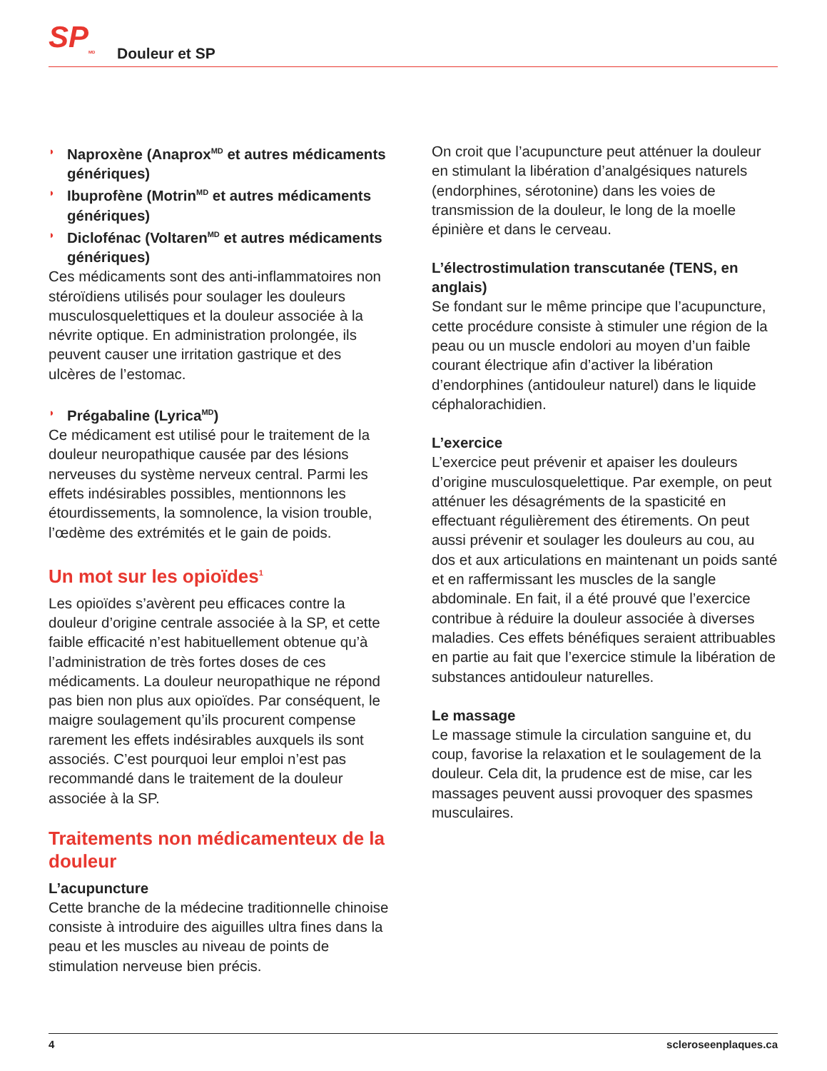SP<sub>MD</sub>
Douleur et SP
◗ Naproxène (Anaprox<sup>MD</sup> et autres médicaments génériques)
◗ Ibuprofène (Motrin<sup>MD</sup> et autres médicaments génériques)
◗ Diclofénac (Voltaren<sup>MD</sup> et autres médicaments génériques)
Ces médicaments sont des anti-inflammatoires non stéroïdiens utilisés pour soulager les douleurs musculosquelettiques et la douleur associée à la névrite optique. En administration prolongée, ils peuvent causer une irritation gastrique et des ulcères de l’estomac.
◗ Prégabaline (Lyrica<sup>MD</sup>)
Ce médicament est utilisé pour le traitement de la douleur neuropathique causée par des lésions nerveuses du système nerveux central. Parmi les effets indésirables possibles, mentionnons les étourdissements, la somnolence, la vision trouble, l’œdème des extrémités et le gain de poids.
Un mot sur les opioïdes<sup>1</sup>
Les opioïdes s’avèrent peu efficaces contre la douleur d’origine centrale associée à la SP, et cette faible efficacité n’est habituellement obtenue qu’à l’administration de très fortes doses de ces médicaments. La douleur neuropathique ne répond pas bien non plus aux opioïdes. Par conséquent, le maigre soulagement qu’ils procurent compense rarement les effets indésirables auxquels ils sont associés. C’est pourquoi leur emploi n’est pas recommandé dans le traitement de la douleur associée à la SP.
Traitements non médicamenteux de la douleur
L’acupuncture
Cette branche de la médecine traditionnelle chinoise consiste à introduire des aiguilles ultra fines dans la peau et les muscles au niveau de points de stimulation nerveuse bien précis.
On croit que l’acupuncture peut atténuer la douleur en stimulant la libération d’analgésiques naturels (endorphines, sérotonine) dans les voies de transmission de la douleur, le long de la moelle épinière et dans le cerveau.
L’électrostimulation transcutanée (TENS, en anglais)
Se fondant sur le même principe que l’acupuncture, cette procédure consiste à stimuler une région de la peau ou un muscle endolori au moyen d’un faible courant électrique afin d’activer la libération d’endorphines (antidouleur naturel) dans le liquide céphalorachidien.
L’exercice
L’exercice peut prévenir et apaiser les douleurs d’origine musculosquelettique. Par exemple, on peut atténuer les désagréments de la spasticité en effectuant régulièrement des étirements. On peut aussi prévenir et soulager les douleurs au cou, au dos et aux articulations en maintenant un poids santé et en raffermissant les muscles de la sangle abdominale. En fait, il a été prouvé que l’exercice contribue à réduire la douleur associée à diverses maladies. Ces effets bénéfiques seraient attribuables en partie au fait que l’exercice stimule la libération de substances antidouleur naturelles.
Le massage
Le massage stimule la circulation sanguine et, du coup, favorise la relaxation et le soulagement de la douleur. Cela dit, la prudence est de mise, car les massages peuvent aussi provoquer des spasmes musculaires.
4 scleroseenplaques.ca